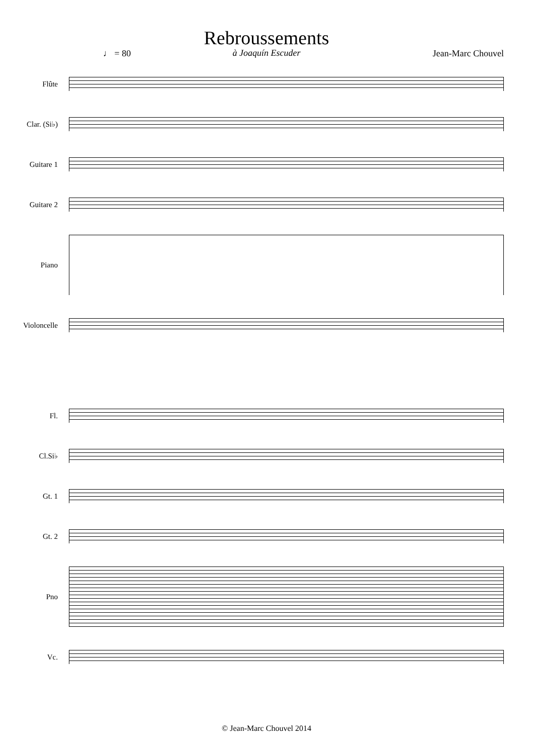Rebroussements
à Joaquín Escuder
♩ = 80 Jean-Marc Chouvel
Flûte
Clar. (Si♭)
Guitare 1
Guitare 2
Piano
Violoncelle
Fl.
Cl.Si♭
Gt. 1
Gt. 2
Pno
Vc.
sffz mf ff f p sfz sf
© Jean-Marc Chouvel 2014